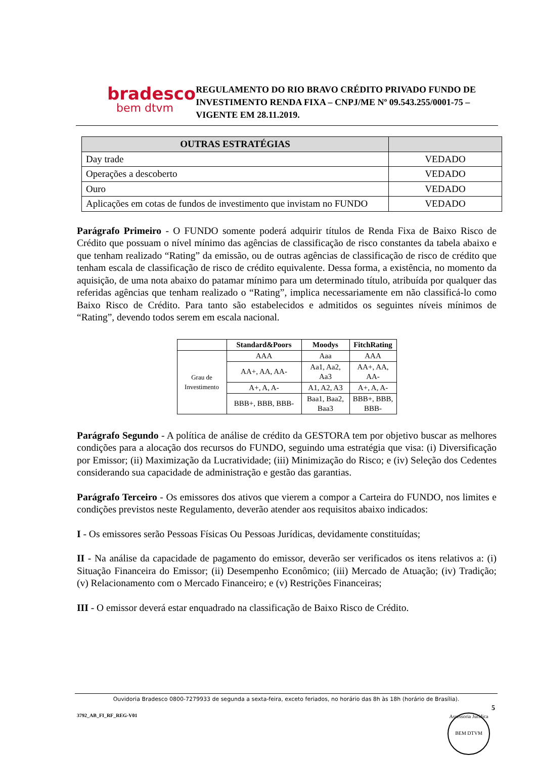bradesco
bem dtvm
REGULAMENTO DO RIO BRAVO CRÉDITO PRIVADO FUNDO DE INVESTIMENTO RENDA FIXA – CNPJ/ME Nº 09.543.255/0001-75 – VIGENTE EM 28.11.2019.
| OUTRAS ESTRATÉGIAS | |
| --- | --- |
| Day trade | VEDADO |
| Operações a descoberto | VEDADO |
| Ouro | VEDADO |
| Aplicações em cotas de fundos de investimento que invistam no FUNDO | VEDADO |
Parágrafo Primeiro - O FUNDO somente poderá adquirir títulos de Renda Fixa de Baixo Risco de Crédito que possuam o nível mínimo das agências de classificação de risco constantes da tabela abaixo e que tenham realizado “Rating” da emissão, ou de outras agências de classificação de risco de crédito que tenham escala de classificação de risco de crédito equivalente. Dessa forma, a existência, no momento da aquisição, de uma nota abaixo do patamar mínimo para um determinado título, atribuída por qualquer das referidas agências que tenham realizado o “Rating”, implica necessariamente em não classificá-lo como Baixo Risco de Crédito. Para tanto são estabelecidos e admitidos os seguintes níveis mínimos de “Rating”, devendo todos serem em escala nacional.
| | Standard&Poors | Moodys | FitchRating |
| Grau de Investimento | AAA | Aaa | AAA |
| | AA+, AA, AA- | Aa1, Aa2, Aa3 | AA+, AA, AA- |
| | A+, A, A- | A1, A2, A3 | A+, A, A- |
| | BBB+, BBB, BBB- | Baa1, Baa2, Baa3 | BBB+, BBB, BBB- |
Parágrafo Segundo - A política de análise de crédito da GESTORA tem por objetivo buscar as melhores condições para a alocação dos recursos do FUNDO, seguindo uma estratégia que visa: (i) Diversificação por Emissor; (ii) Maximização da Lucratividade; (iii) Minimização do Risco; e (iv) Seleção dos Cedentes considerando sua capacidade de administração e gestão das garantias.
Parágrafo Terceiro - Os emissores dos ativos que vierem a compor a Carteira do FUNDO, nos limites e condições previstos neste Regulamento, deverão atender aos requisitos abaixo indicados:
I - Os emissores serão Pessoas Físicas Ou Pessoas Jurídicas, devidamente constituídas;
II - Na análise da capacidade de pagamento do emissor, deverão ser verificados os itens relativos a: (i) Situação Financeira do Emissor; (ii) Desempenho Econômico; (iii) Mercado de Atuação; (iv) Tradição; (v) Relacionamento com o Mercado Financeiro; e (v) Restrições Financeiras;
III - O emissor deverá estar enquadrado na classificação de Baixo Risco de Crédito.
Ouvidoria Bradesco 0800-7279933 de segunda a sexta-feira, exceto feriados, no horário das 8h às 18h (horário de Brasília).
5
3792_AB_FI_RF_REG-V01
Assessoria Jurídica
BEM DTVM